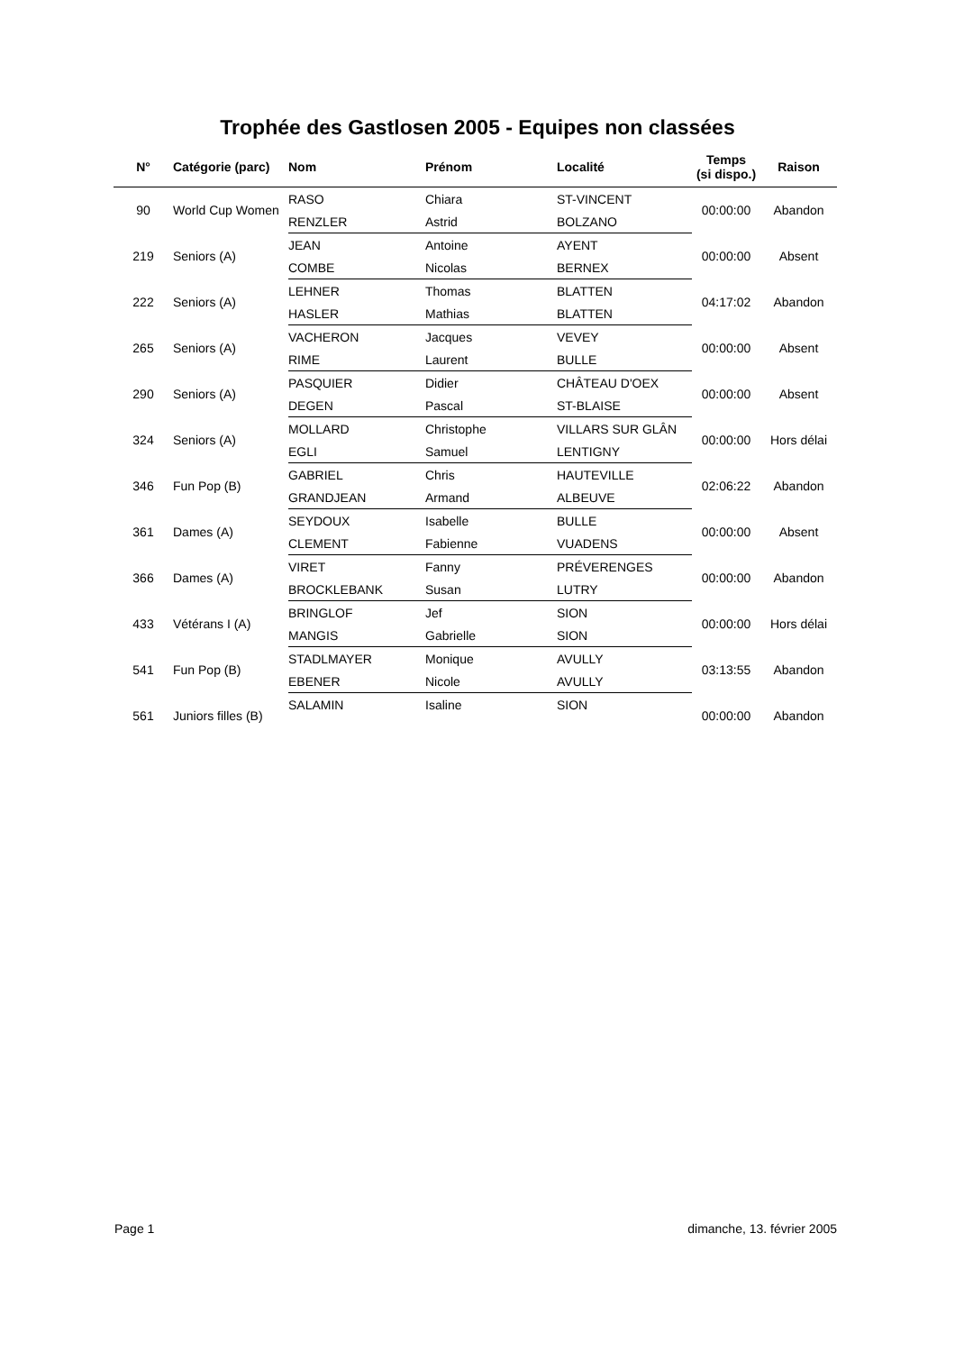Trophée des Gastlosen 2005 - Equipes non classées
| N° | Catégorie (parc) | Nom | Prénom | Localité | Temps (si dispo.) | Raison |
| --- | --- | --- | --- | --- | --- | --- |
| 90 | World Cup Women | RASO | Chiara | ST-VINCENT | 00:00:00 | Abandon |
| | | RENZLER | Astrid | BOLZANO | | |
| 219 | Seniors (A) | JEAN | Antoine | AYENT | 00:00:00 | Absent |
| | | COMBE | Nicolas | BERNEX | | |
| 222 | Seniors (A) | LEHNER | Thomas | BLATTEN | 04:17:02 | Abandon |
| | | HASLER | Mathias | BLATTEN | | |
| 265 | Seniors (A) | VACHERON | Jacques | VEVEY | 00:00:00 | Absent |
| | | RIME | Laurent | BULLE | | |
| 290 | Seniors (A) | PASQUIER | Didier | CHÂTEAU D'OEX | 00:00:00 | Absent |
| | | DEGEN | Pascal | ST-BLAISE | | |
| 324 | Seniors (A) | MOLLARD | Christophe | VILLARS SUR GLÂN | 00:00:00 | Hors délai |
| | | EGLI | Samuel | LENTIGNY | | |
| 346 | Fun Pop (B) | GABRIEL | Chris | HAUTEVILLE | 02:06:22 | Abandon |
| | | GRANDJEAN | Armand | ALBEUVE | | |
| 361 | Dames (A) | SEYDOUX | Isabelle | BULLE | 00:00:00 | Absent |
| | | CLEMENT | Fabienne | VUADENS | | |
| 366 | Dames (A) | VIRET | Fanny | PRÉVERENGES | 00:00:00 | Abandon |
| | | BROCKLEBANK | Susan | LUTRY | | |
| 433 | Vétérans I (A) | BRINGLOF | Jef | SION | 00:00:00 | Hors délai |
| | | MANGIS | Gabrielle | SION | | |
| 541 | Fun Pop (B) | STADLMAYER | Monique | AVULLY | 03:13:55 | Abandon |
| | | EBENER | Nicole | AVULLY | | |
| 561 | Juniors filles (B) | SALAMIN | Isaline | SION | 00:00:00 | Abandon |
Page 1 dimanche, 13. février 2005